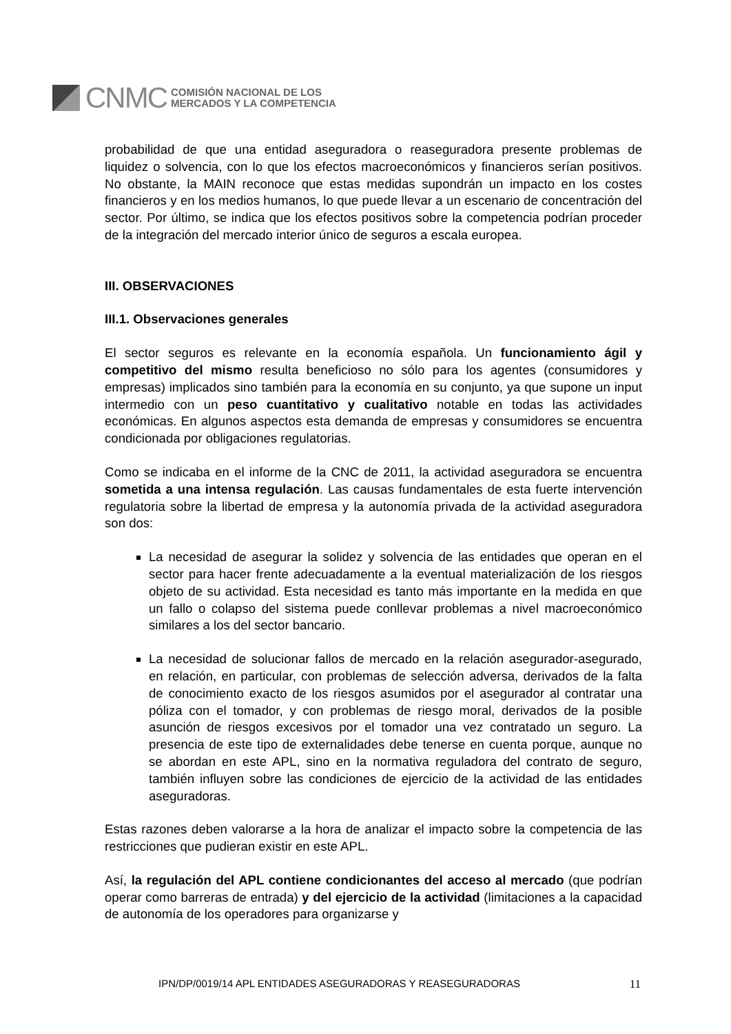CNMC
COMISIÓN NACIONAL DE LOS
MERCADOS Y LA COMPETENCIA
probabilidad de que una entidad aseguradora o reaseguradora presente problemas de liquidez o solvencia, con lo que los efectos macroeconómicos y financieros serían positivos. No obstante, la MAIN reconoce que estas medidas supondrán un impacto en los costes financieros y en los medios humanos, lo que puede llevar a un escenario de concentración del sector. Por último, se indica que los efectos positivos sobre la competencia podrían proceder de la integración del mercado interior único de seguros a escala europea.
III. OBSERVACIONES
III.1. Observaciones generales
El sector seguros es relevante en la economía española. Un funcionamiento ágil y competitivo del mismo resulta beneficioso no sólo para los agentes (consumidores y empresas) implicados sino también para la economía en su conjunto, ya que supone un input intermedio con un peso cuantitativo y cualitativo notable en todas las actividades económicas. En algunos aspectos esta demanda de empresas y consumidores se encuentra condicionada por obligaciones regulatorias.
Como se indicaba en el informe de la CNC de 2011, la actividad aseguradora se encuentra sometida a una intensa regulación. Las causas fundamentales de esta fuerte intervención regulatoria sobre la libertad de empresa y la autonomía privada de la actividad aseguradora son dos:
La necesidad de asegurar la solidez y solvencia de las entidades que operan en el sector para hacer frente adecuadamente a la eventual materialización de los riesgos objeto de su actividad. Esta necesidad es tanto más importante en la medida en que un fallo o colapso del sistema puede conllevar problemas a nivel macroeconómico similares a los del sector bancario.
La necesidad de solucionar fallos de mercado en la relación asegurador-asegurado, en relación, en particular, con problemas de selección adversa, derivados de la falta de conocimiento exacto de los riesgos asumidos por el asegurador al contratar una póliza con el tomador, y con problemas de riesgo moral, derivados de la posible asunción de riesgos excesivos por el tomador una vez contratado un seguro. La presencia de este tipo de externalidades debe tenerse en cuenta porque, aunque no se abordan en este APL, sino en la normativa reguladora del contrato de seguro, también influyen sobre las condiciones de ejercicio de la actividad de las entidades aseguradoras.
Estas razones deben valorarse a la hora de analizar el impacto sobre la competencia de las restricciones que pudieran existir en este APL.
Así, la regulación del APL contiene condicionantes del acceso al mercado (que podrían operar como barreras de entrada) y del ejercicio de la actividad (limitaciones a la capacidad de autonomía de los operadores para organizarse y
IPN/DP/0019/14 APL ENTIDADES ASEGURADORAS Y REASEGURADORAS 11